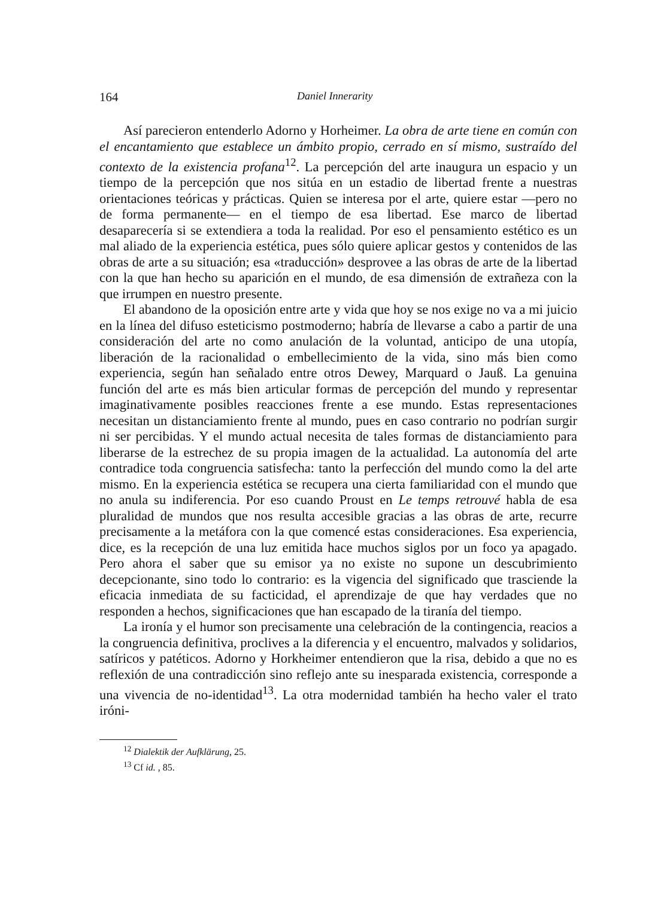164 Daniel Innerarity
Así parecieron entenderlo Adorno y Horheimer. La obra de arte tiene en común con el encantamiento que establece un ámbito propio, cerrado en sí mismo, sustraído del contexto de la existencia profana<sup>12</sup>. La percepción del arte inaugura un espacio y un tiempo de la percepción que nos sitúa en un estadio de libertad frente a nuestras orientaciones teóricas y prácticas. Quien se interesa por el arte, quiere estar —pero no de forma permanente— en el tiempo de esa libertad. Ese marco de libertad desaparecería si se extendiera a toda la realidad. Por eso el pensamiento estético es un mal aliado de la experiencia estética, pues sólo quiere aplicar gestos y contenidos de las obras de arte a su situación; esa «traducción» desprovee a las obras de arte de la libertad con la que han hecho su aparición en el mundo, de esa dimensión de extrañeza con la que irrumpen en nuestro presente.
El abandono de la oposición entre arte y vida que hoy se nos exige no va a mi juicio en la línea del difuso esteticismo postmoderno; habría de llevarse a cabo a partir de una consideración del arte no como anulación de la voluntad, anticipo de una utopía, liberación de la racionalidad o embellecimiento de la vida, sino más bien como experiencia, según han señalado entre otros Dewey, Marquard o Jauß. La genuina función del arte es más bien articular formas de percepción del mundo y representar imaginativamente posibles reacciones frente a ese mundo. Estas representaciones necesitan un distanciamiento frente al mundo, pues en caso contrario no podrían surgir ni ser percibidas. Y el mundo actual necesita de tales formas de distanciamiento para liberarse de la estrechez de su propia imagen de la actualidad. La autonomía del arte contradice toda congruencia satisfecha: tanto la perfección del mundo como la del arte mismo. En la experiencia estética se recupera una cierta familiaridad con el mundo que no anula su indiferencia. Por eso cuando Proust en Le temps retrouvé habla de esa pluralidad de mundos que nos resulta accesible gracias a las obras de arte, recurre precisamente a la metáfora con la que comencé estas consideraciones. Esa experiencia, dice, es la recepción de una luz emitida hace muchos siglos por un foco ya apagado. Pero ahora el saber que su emisor ya no existe no supone un descubrimiento decepcionante, sino todo lo contrario: es la vigencia del significado que trasciende la eficacia inmediata de su facticidad, el aprendizaje de que hay verdades que no responden a hechos, significaciones que han escapado de la tiranía del tiempo.
La ironía y el humor son precisamente una celebración de la contingencia, reacios a la congruencia definitiva, proclives a la diferencia y el encuentro, malvados y solidarios, satíricos y patéticos. Adorno y Horkheimer entendieron que la risa, debido a que no es reflexión de una contradicción sino reflejo ante su inesparada existencia, corresponde a una vivencia de no-identidad<sup>13</sup>. La otra modernidad también ha hecho valer el trato iróni-
<sup>12</sup> Dialektik der Aufklärung, 25.
<sup>13</sup> Cf id. , 85.